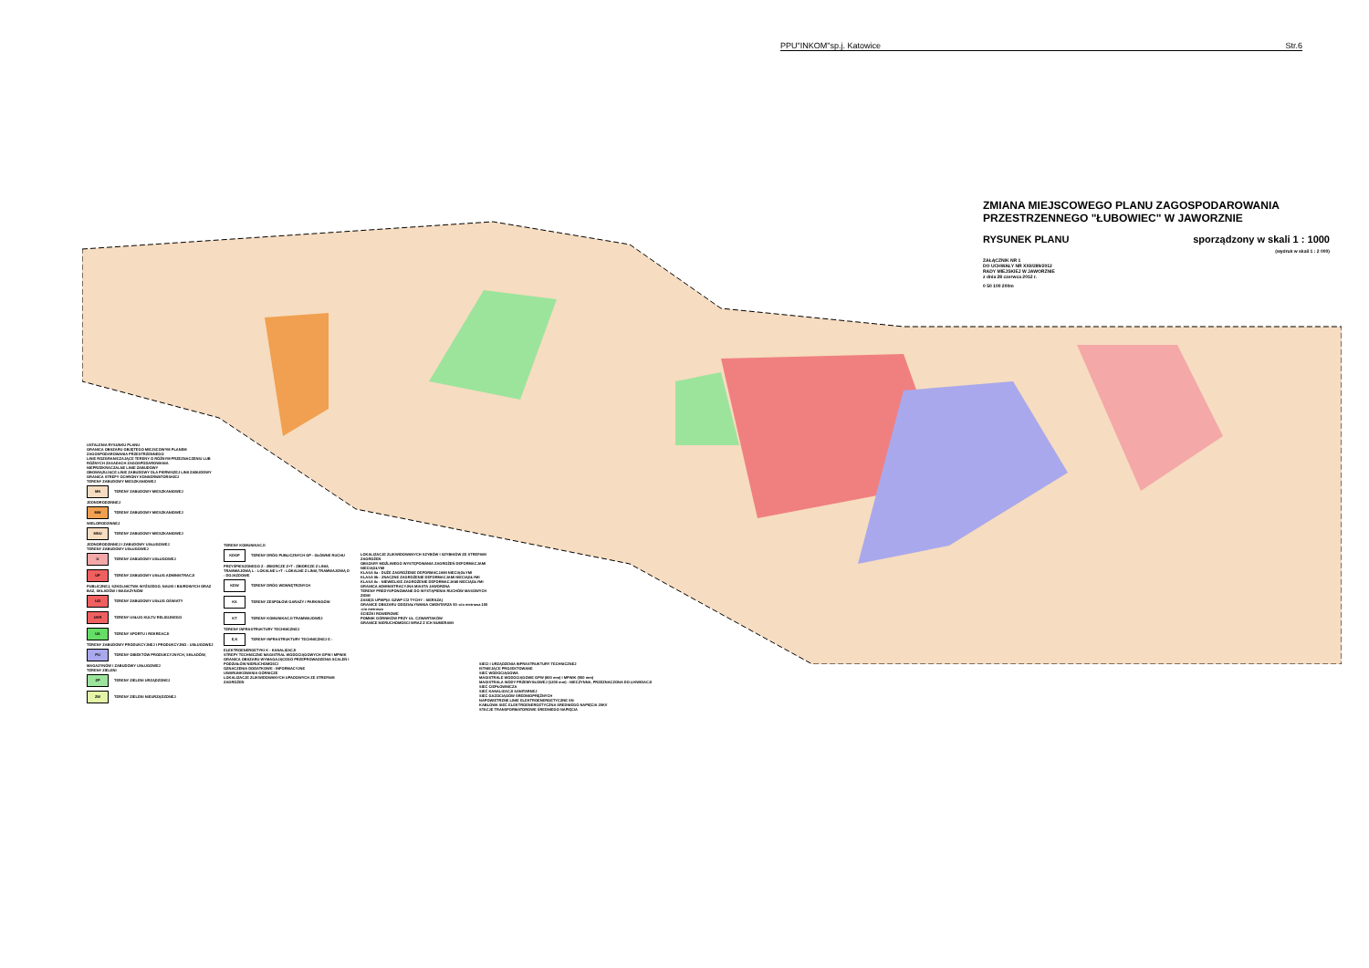PPU"INKOM"sp.j. Katowice Str.6
ZMIANA MIEJSCOWEGO PLANU ZAGOSPODAROWANIA PRZESTRZENNEGO "ŁUBOWIEC" W JAWORZNIE
RYSUNEK PLANU sporządzony w skali 1 : 1000
(wydruk w skali 1 : 2 000)
ZAŁĄCZNIK NR 1
DO UCHWAŁY NR XXII/289/2012
RADY MIEJSKIEJ W JAWORZNIE
z dnia 28 czerwca 2012 r.
0 50 100 200m
USTALENIA RYSUNKU PLANU
GRANICA OBSZARU OBJĘTEGO MIEJSCOWYM PLANEM ZAGOSPODAROWANIA PRZESTRZENNEGO
LINIE ROZGRANICZAJĄCE TERENY O RÓŻNYM PRZEZNACZENIU LUB RÓŻNYCH ZASADACH ZAGOSPODAROWANIA
NIEPRZEKRACZALNE LINIE ZABUDOWY
OBOWIĄZUJĄCE LINIE ZABUDOWY DLA PIERWSZEJ LINII ZABUDOWY
GRANICA STREFY OCHRONY KONSERWATORSKIEJ
TERENY ZABUDOWY MIESZKANIOWEJ
MN TERENY ZABUDOWY MIESZKANIOWEJ JEDNORODZINNEJ
MW TERENY ZABUDOWY MIESZKANIOWEJ WIELORODZINNEJ
MNU TERENY ZABUDOWY MIESZKANIOWEJ JEDNORODZINNEJ I ZABUDOWY USŁUGOWEJ
TERENY ZABUDOWY USŁUGOWEJ
U TERENY ZABUDOWY USŁUGOWEJ
UP TERENY ZABUDOWY USŁUG ADMINISTRACJI PUBLICZNEJ, SZKOLNICTWA WYŻSZEGO, NAUKI I BIUROWYCH ORAZ BAZ, SKŁADÓW I MAGAZYNÓW
UO TERENY ZABUDOWY USŁUG OŚWIATY
UKR TERENY USŁUG KULTU RELIGIJNEGO
US TERENY SPORTU I REKREACJI
TERENY ZABUDOWY PRODUKCYJNEJ I PRODUKCYJNO - USŁUGOWEJ
PU TERENY OBIEKTÓW PRODUKCYJNYCH, SKŁADÓW, MAGAZYNÓW I ZABUDOWY USŁUGOWEJ
TERENY ZIELENI
ZP TERENY ZIELENI URZĄDZONEJ
ZW TERENY ZIELENI NIEURZĄDZONEJ
TERENY KOMUNIKACJI
KDGP TERENY DRÓG PUBLICZNYCH GP - GŁÓWNE RUCHU PRZYŚPIESZONEGO Z - ZBIORCZE Z+T - ZBIORCZE Z LINIĄ TRAMWAJOWĄ L - LOKALNE L+T - LOKALNE Z LINIĄ TRAMWAJOWĄ D - DOJAZDOWE
KDW TERENY DRÓG WEWNĘTRZNYCH
KS TERENY ZESPOŁÓW GARAŻY I PARKINGÓW
KT TERENY KOMUNIKACJI TRAMWAJOWEJ
TERENY INFRASTRUKTURY TECHNICZNEJ
E,K TERENY INFRASTRUKTURY TECHNICZNEJ E - ELEKTROENERGETYKI K - KANALIZACJI
STREFY TECHNICZNE MAGISTRAL WODOCIĄGOWYCH GPW I MPWIK
GRANICA OBSZARU WYMAGAJĄCEGO PRZEPROWADZENIA SCALEŃ I PODZIAŁÓW NIERUCHOMOŚCI
OZNACZENIA DODATKOWE - INFORMACYJNE
UWARUNKOWANIA GÓRNICZE
LOKALIZACJE ZLIKWIDOWANYCH UPADOWYCH ZE STREFAMI ZAGROŻEŃ
LOKALIZACJE ZLIKWIDOWANYCH SZYBÓW I SZYBIKÓW ZE STREFAMI ZAGROŻEŃ
OBSZARY MOŻLIWEGO WYSTĘPOWANIA ZAGROŻEŃ DEFORMACJAMI NIECIĄGŁYMI
KLASA IIa - DUŻE ZAGROŻENIE DEFORMACJAMI NIECIĄGŁYMI
KLASA IIb - ZNACZNE ZAGROŻENIE DEFORMACJAMI NIECIĄGŁYMI
KLASA IIc - NIEWIELKIE ZAGROŻENIE DEFORMACJAMI NIECIĄGŁYMI
GRANICA ADMINISTRACYJNA MIASTA JAWORZNA
TERENY PREDYSPONOWANE DO WYSTĄPIENIA RUCHÓW MASOWYCH ZIEMI
ZASIĘG UPWP(d. GZWP C/2 TYCHY - SIERSZA)
GRANICE OBSZARU ODDZIAŁYWANIA CMENTARZA 50 -cio metrowa 150 -cio metrowa
ŚCIEŻKI ROWEROWE
POMNIK GÓRNIKÓW PRZY UL. CZWARTAKÓW
GRANICE NIERUCHOMOŚCI WRAZ Z ICH NUMERAMI
SIECI I URZĄDZENIA INFRASTRUKTURY TECHNICZNEJ
ISTNIEJĄCE PROJEKTOWANE
SIEĆ WODOCIĄGOWA
MAGISTRALE WODOCIĄGOWE GPW (800 mm) I MPWIK (500 mm)
MAGISTRALA WODY PRZEMYSŁOWEJ (1200 mm) - NIECZYNNA, PRZEZNACZONA DO LIKWIDACJI
SIEĆ CIEPŁOWNICZA
SIEĆ KANALIZACJI SANITARNEJ
SIEĆ GAZOCIĄGÓW ŚREDNIOPRĘŻNYCH
NAPOWIETRZNE LINIE ELEKTROENERGETYCZNE SN
KABLOWA SIEĆ ELEKTROENERGETYCZNA ŚREDNIEGO NAPIĘCIA 20KV
STACJE TRANSFORMATOROWE ŚREDNIEGO NAPIĘCIA